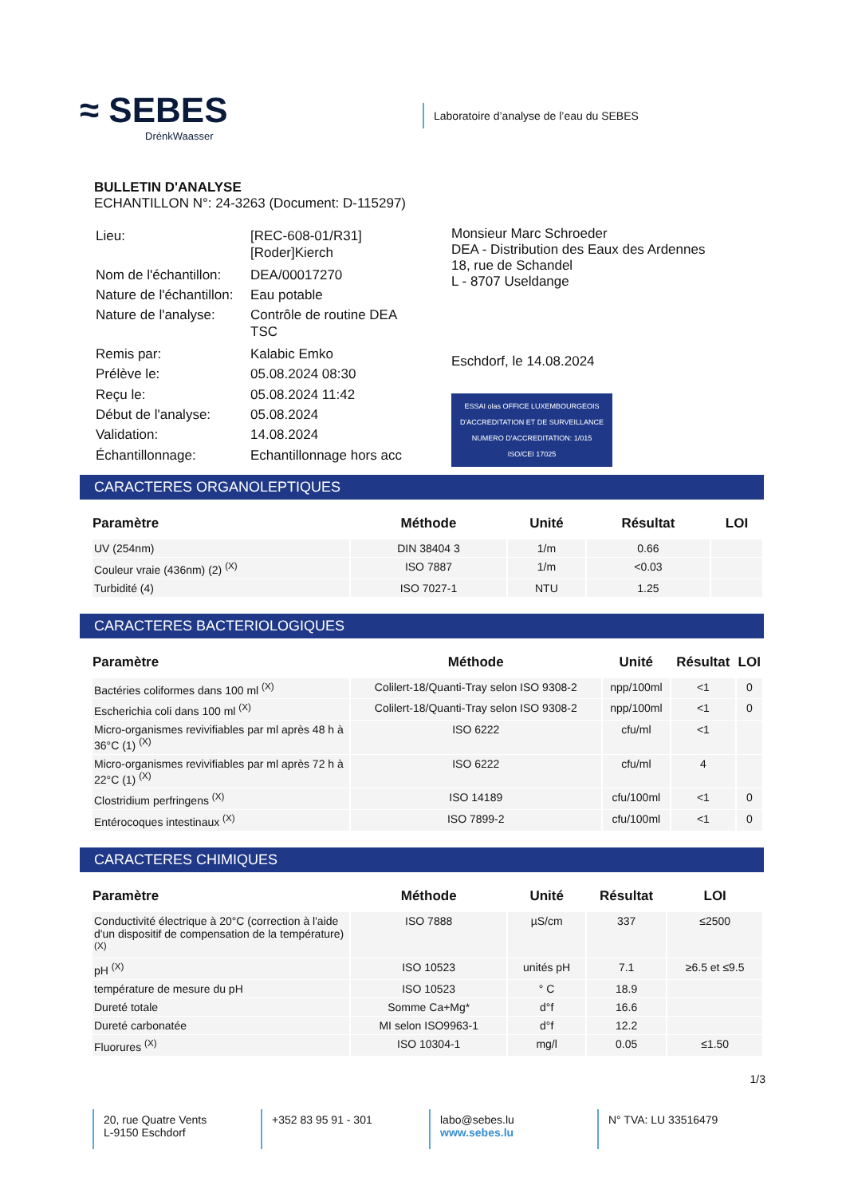≈ SEBES
DrénkWaasser
Laboratoire d’analyse de l’eau du SEBES
BULLETIN D'ANALYSE
ECHANTILLON N°: 24-3263 (Document: D-115297)
| Lieu: | [REC-608-01/R31] [Roder]Kierch |
| Nom de l'échantillon: | DEA/00017270 |
| Nature de l'échantillon: | Eau potable |
| Nature de l'analyse: | Contrôle de routine DEA TSC |
| Remis par: | Kalabic Emko |
| Prélève le: | 05.08.2024 08:30 |
| Reçu le: | 05.08.2024 11:42 |
| Début de l'analyse: | 05.08.2024 |
| Validation: | 14.08.2024 |
| Échantillonnage: | Echantillonnage hors acc |
Monsieur Marc Schroeder
DEA - Distribution des Eaux des Ardennes
18, rue de Schandel
L - 8707 Useldange
Eschdorf, le 14.08.2024
ESSAI olas OFFICE LUXEMBOURGEOIS D'ACCREDITATION ET DE SURVEILLANCE
NUMERO D'ACCREDITATION: 1/015
ISO/CEI 17025
CARACTERES ORGANOLEPTIQUES
| Paramètre | Méthode | Unité | Résultat | LOI |
| --- | --- | --- | --- | --- |
| UV (254nm) | DIN 38404 3 | 1/m | 0.66 | |
| Couleur vraie (436nm) (2) <sup>(X)</sup> | ISO 7887 | 1/m | <0.03 | |
| Turbidité (4) | ISO 7027-1 | NTU | 1.25 | |
CARACTERES BACTERIOLOGIQUES
| Paramètre | Méthode | Unité | Résultat | LOI |
| --- | --- | --- | --- | --- |
| Bactéries coliformes dans 100 ml <sup>(X)</sup> | Colilert-18/Quanti-Tray selon ISO 9308-2 | npp/100ml | <1 | 0 |
| Escherichia coli dans 100 ml <sup>(X)</sup> | Colilert-18/Quanti-Tray selon ISO 9308-2 | npp/100ml | <1 | 0 |
| Micro-organismes revivifiables par ml après 48 h à 36°C (1) <sup>(X)</sup> | ISO 6222 | cfu/ml | <1 | |
| Micro-organismes revivifiables par ml après 72 h à 22°C (1) <sup>(X)</sup> | ISO 6222 | cfu/ml | 4 | |
| Clostridium perfringens <sup>(X)</sup> | ISO 14189 | cfu/100ml | <1 | 0 |
| Entérocoques intestinaux <sup>(X)</sup> | ISO 7899-2 | cfu/100ml | <1 | 0 |
CARACTERES CHIMIQUES
| Paramètre | Méthode | Unité | Résultat | LOI |
| --- | --- | --- | --- | --- |
| Conductivité électrique à 20°C (correction à l'aide d'un dispositif de compensation de la température) <sup>(X)</sup> | ISO 7888 | µS/cm | 337 | ≤2500 |
| pH <sup>(X)</sup> | ISO 10523 | unités pH | 7.1 | ≥6.5 et ≤9.5 |
| température de mesure du pH | ISO 10523 | ° C | 18.9 | |
| Dureté totale | Somme Ca+Mg* | d°f | 16.6 | |
| Dureté carbonatée | MI selon ISO9963-1 | d°f | 12.2 | |
| Fluorures <sup>(X)</sup> | ISO 10304-1 | mg/l | 0.05 | ≤1.50 |
1/3
20, rue Quatre Vents
L-9150 Eschdorf
+352 83 95 91 - 301 labo@sebes.lu
www.sebes.lu
N° TVA: LU 33516479